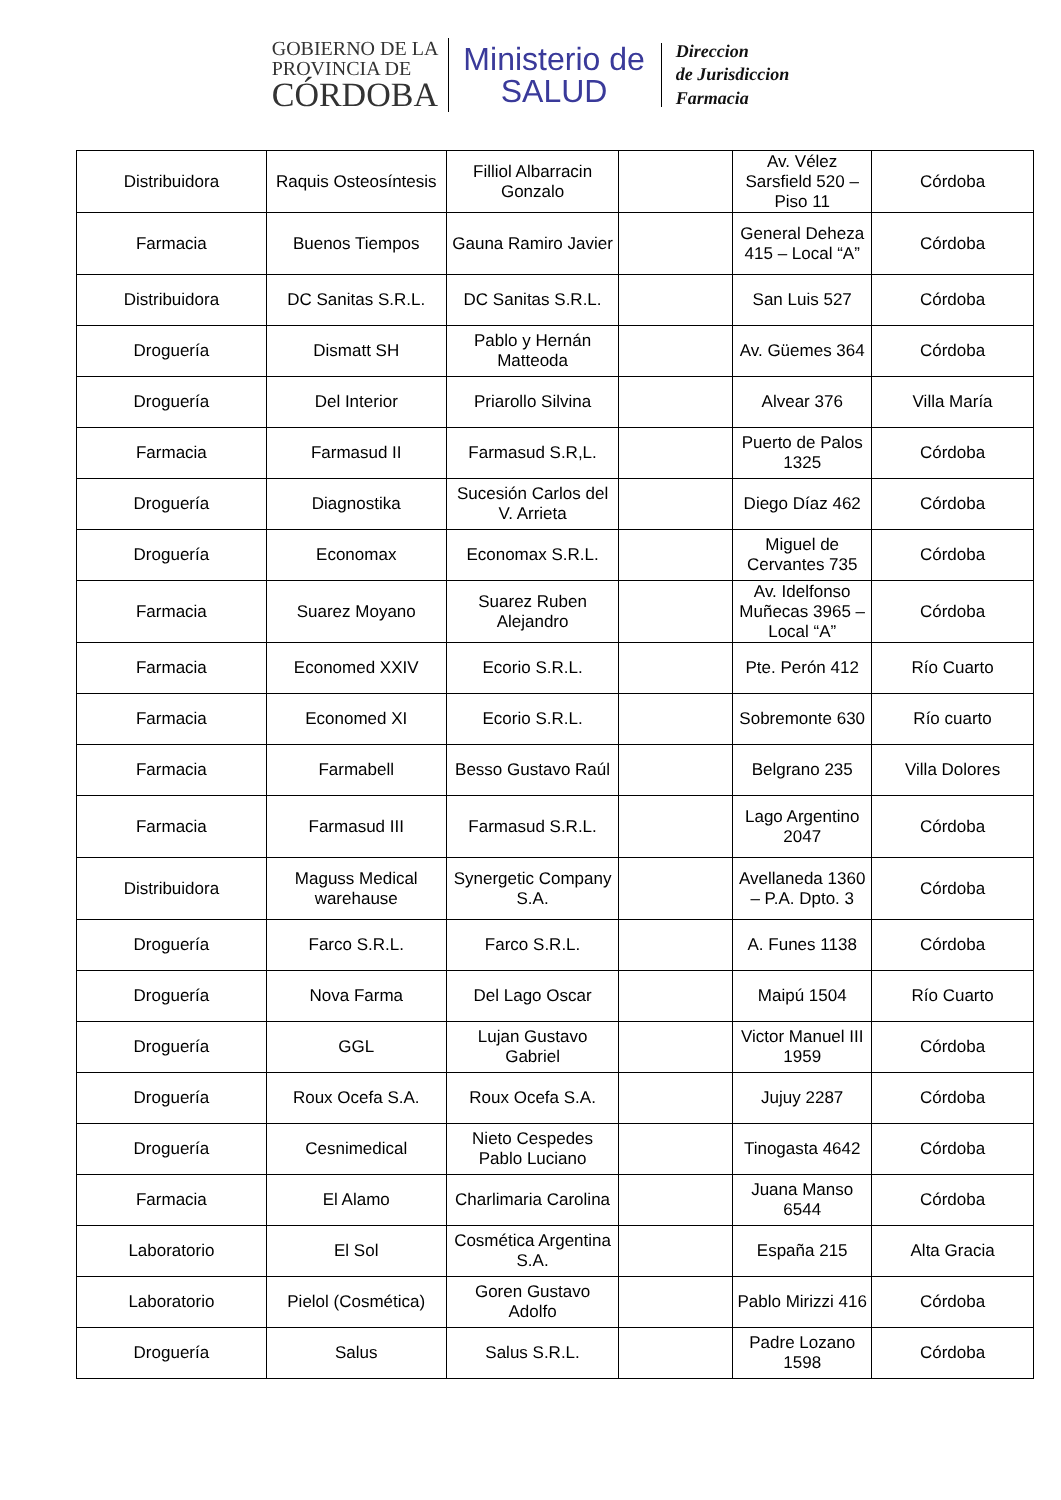GOBIERNO DE LA
PROVINCIA DE
CÓRDOBA
Ministerio de
SALUD
Direccion
de Jurisdiccion
Farmacia
| Distribuidora | Raquis Osteosíntesis | Filliol Albarracin Gonzalo | | Av. Vélez Sarsfield 520 – Piso 11 | Córdoba |
| Farmacia | Buenos Tiempos | Gauna Ramiro Javier | | General Deheza 415 – Local “A” | Córdoba |
| Distribuidora | DC Sanitas S.R.L. | DC Sanitas S.R.L. | | San Luis 527 | Córdoba |
| Droguería | Dismatt SH | Pablo y Hernán Matteoda | | Av. Güemes 364 | Córdoba |
| Droguería | Del Interior | Priarollo Silvina | | Alvear 376 | Villa María |
| Farmacia | Farmasud II | Farmasud S.R,L. | | Puerto de Palos 1325 | Córdoba |
| Droguería | Diagnostika | Sucesión Carlos del V. Arrieta | | Diego Díaz 462 | Córdoba |
| Droguería | Economax | Economax S.R.L. | | Miguel de Cervantes 735 | Córdoba |
| Farmacia | Suarez Moyano | Suarez Ruben Alejandro | | Av. Idelfonso Muñecas 3965 – Local “A” | Córdoba |
| Farmacia | Economed XXIV | Ecorio S.R.L. | | Pte. Perón 412 | Río Cuarto |
| Farmacia | Economed XI | Ecorio S.R.L. | | Sobremonte 630 | Río cuarto |
| Farmacia | Farmabell | Besso Gustavo Raúl | | Belgrano 235 | Villa Dolores |
| Farmacia | Farmasud III | Farmasud S.R.L. | | Lago Argentino 2047 | Córdoba |
| Distribuidora | Maguss Medical warehause | Synergetic Company S.A. | | Avellaneda 1360 – P.A. Dpto. 3 | Córdoba |
| Droguería | Farco S.R.L. | Farco S.R.L. | | A. Funes 1138 | Córdoba |
| Droguería | Nova Farma | Del Lago Oscar | | Maipú 1504 | Río Cuarto |
| Droguería | GGL | Lujan Gustavo Gabriel | | Victor Manuel III 1959 | Córdoba |
| Droguería | Roux Ocefa S.A. | Roux Ocefa S.A. | | Jujuy 2287 | Córdoba |
| Droguería | Cesnimedical | Nieto Cespedes Pablo Luciano | | Tinogasta 4642 | Córdoba |
| Farmacia | El Alamo | Charlimaria Carolina | | Juana Manso 6544 | Córdoba |
| Laboratorio | El Sol | Cosmética Argentina S.A. | | España 215 | Alta Gracia |
| Laboratorio | Pielol (Cosmética) | Goren Gustavo Adolfo | | Pablo Mirizzi 416 | Córdoba |
| Droguería | Salus | Salus S.R.L. | | Padre Lozano 1598 | Córdoba |